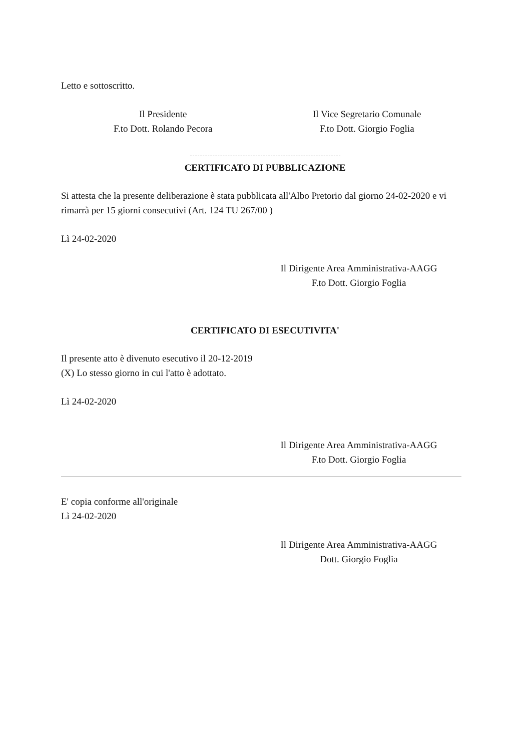Letto e sottoscritto.
Il Presidente
F.to Dott. Rolando Pecora
Il Vice Segretario Comunale
F.to Dott. Giorgio Foglia
CERTIFICATO DI PUBBLICAZIONE
Si attesta che la presente deliberazione è stata pubblicata all'Albo Pretorio dal giorno 24-02-2020 e vi rimarrà per 15 giorni consecutivi (Art. 124 TU 267/00 )
Lì 24-02-2020
Il Dirigente Area Amministrativa-AAGG
F.to Dott. Giorgio Foglia
CERTIFICATO DI ESECUTIVITA'
Il presente atto è divenuto esecutivo il 20-12-2019
(X) Lo stesso giorno in cui l'atto è adottato.
Lì 24-02-2020
Il Dirigente Area Amministrativa-AAGG
F.to Dott. Giorgio Foglia
E' copia conforme all'originale
Lì 24-02-2020
Il Dirigente Area Amministrativa-AAGG
Dott. Giorgio Foglia